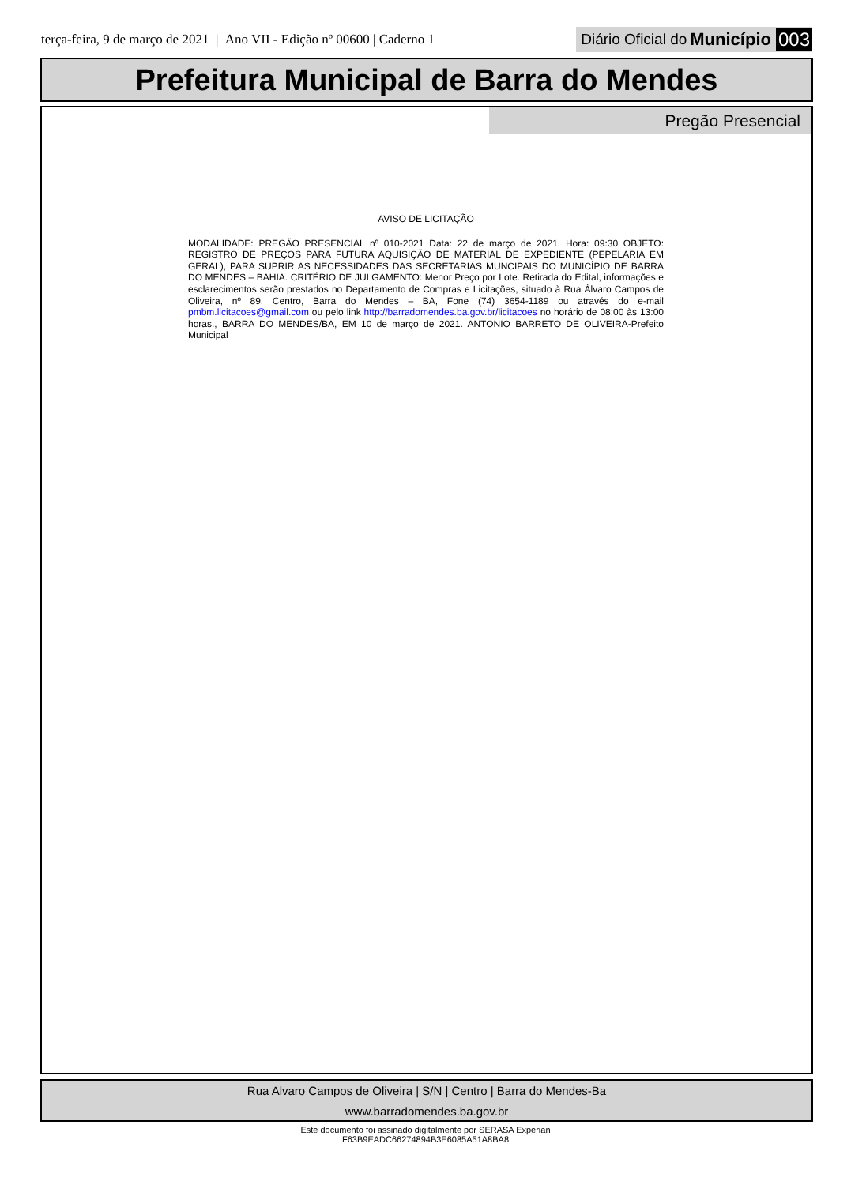terça-feira, 9 de março de 2021 | Ano VII - Edição nº 00600 | Caderno 1 Diário Oficial do Município 003
Prefeitura Municipal de Barra do Mendes
Pregão Presencial
AVISO DE LICITAÇÃO
MODALIDADE: PREGÃO PRESENCIAL nº 010-2021 Data: 22 de março de 2021, Hora: 09:30 OBJETO: REGISTRO DE PREÇOS PARA FUTURA AQUISIÇÃO DE MATERIAL DE EXPEDIENTE (PEPELARIA EM GERAL), PARA SUPRIR AS NECESSIDADES DAS SECRETARIAS MUNCIPAIS DO MUNICÍPIO DE BARRA DO MENDES – BAHIA. CRITÉRIO DE JULGAMENTO: Menor Preço por Lote. Retirada do Edital, informações e esclarecimentos serão prestados no Departamento de Compras e Licitações, situado à Rua Álvaro Campos de Oliveira, nº 89, Centro, Barra do Mendes – BA, Fone (74) 3654-1189 ou através do e-mail pmbm.licitacoes@gmail.com ou pelo link http://barradomendes.ba.gov.br/licitacoes no horário de 08:00 às 13:00 horas., BARRA DO MENDES/BA, EM 10 de março de 2021. ANTONIO BARRETO DE OLIVEIRA-Prefeito Municipal
Rua Alvaro Campos de Oliveira | S/N | Centro | Barra do Mendes-Ba
www.barradomendes.ba.gov.br
Este documento foi assinado digitalmente por SERASA Experian
F63B9EADC66274894B3E6085A51A8BA8